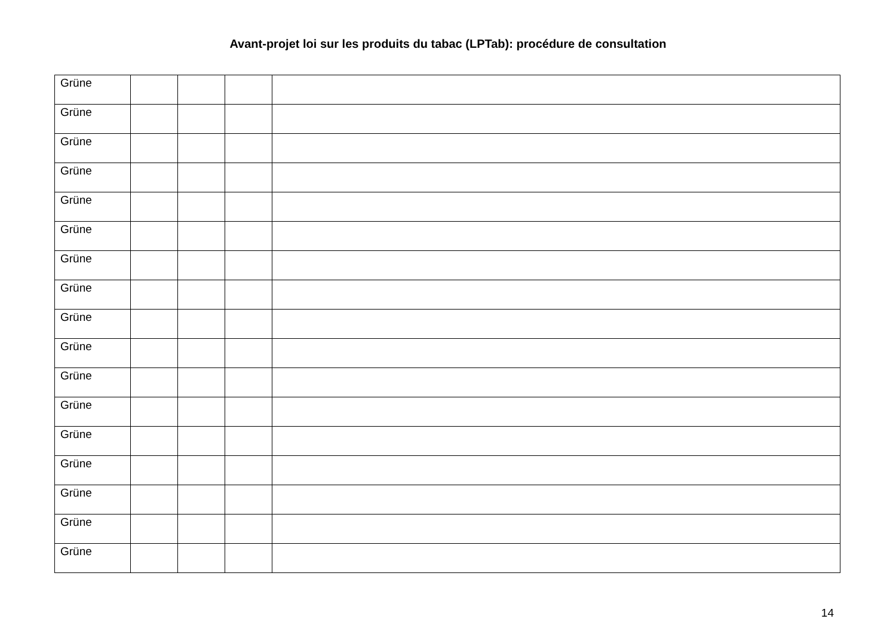Avant-projet loi sur les produits du tabac (LPTab): procédure de consultation
| Grüne | | | | |
| Grüne | | | | |
| Grüne | | | | |
| Grüne | | | | |
| Grüne | | | | |
| Grüne | | | | |
| Grüne | | | | |
| Grüne | | | | |
| Grüne | | | | |
| Grüne | | | | |
| Grüne | | | | |
| Grüne | | | | |
| Grüne | | | | |
| Grüne | | | | |
| Grüne | | | | |
| Grüne | | | | |
| Grüne | | | | |
14